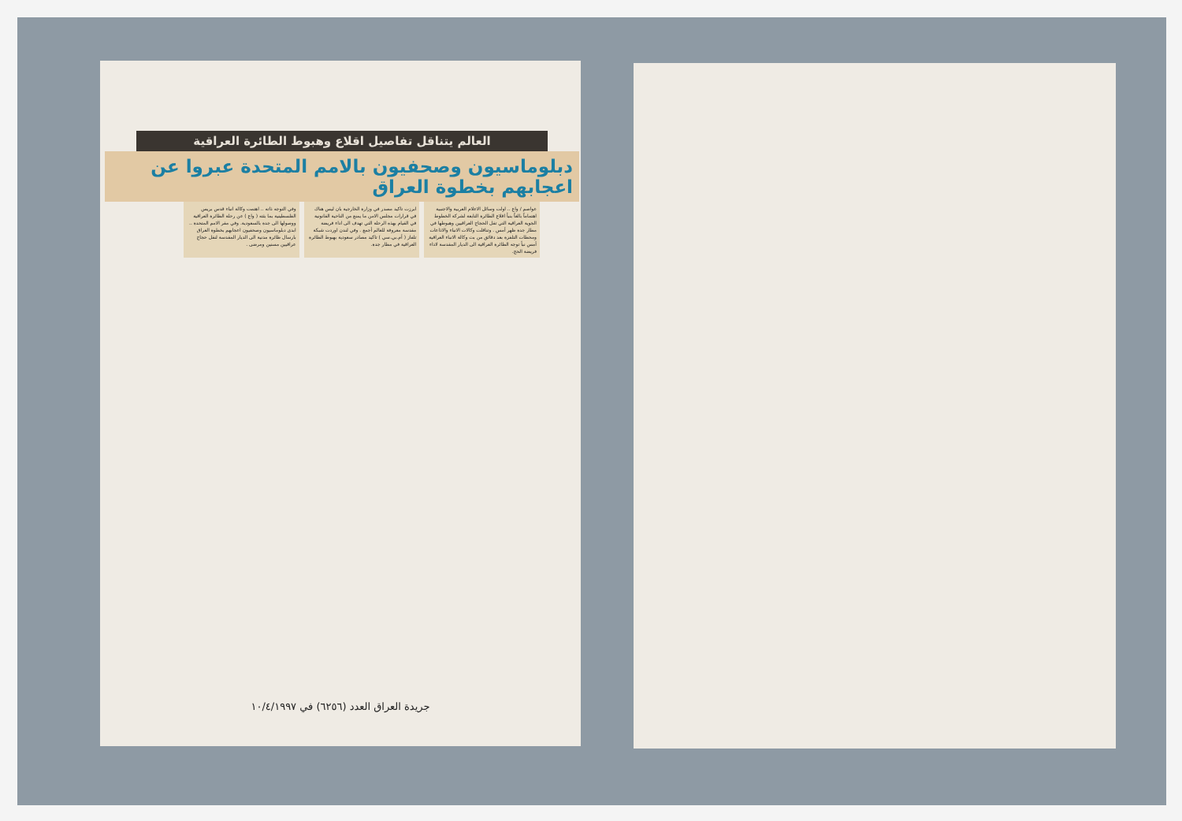العالم يتناقل تفاصيل اقلاع وهبوط الطائرة العراقية
دبلوماسيون وصحفيون بالامم المتحدة عبروا عن اعجابهم بخطوة العراق
عواصم / واع .. اولت وسائل الاعلام العربية والاجنبية اهتماماً بالغاً بنبأ اقلاع الطائرة التابعة لشركة الخطوط الجوية العراقية التي تقل الحجاج العراقيين وهبوطها في مطار جدة ظهر أمس . وتناقلت وكالات الانباء والاذاعات ومحطات التلفزة بعد دقائق من بث وكالة الانباء العراقية أمس نبأ توجه الطائرة العراقية الى الديار المقدسة لاداء فريضة الحج.
ابرزت تاكيد مصدر في وزارة الخارجية بان ليس هناك في قرارات مجلس الامن ما يمنع من الناحية القانونية في القيام بهذه الرحلة التي تهدف الى اداء فريضة مقدسة معروفة للعالم أجمع . وفي لندن اوردت شبكة تلفاز ( أم.بي.سي ) تاكيد مصادر سعودية بهبوط الطائرة العراقية في مطار جدة.
وفي التوجه ذاته .. اهتمت وكالة انباء قدس بريس الفلسطينية بما بثته ( واع ) عن رحلة الطائرة العراقية ووصولها الى جدة بالسعودية. وفي مقر الامم المتحدة .. ابدى دبلوماسيون وصحفيون اعجابهم بخطوة العراق بارسال طائرة مدنية الى الديار المقدسة لنقل حجاج عراقيين مسنين ومرضى .
جريدة العراق العدد (٦٢٥٦) في ١٠/٤/١٩٩٧